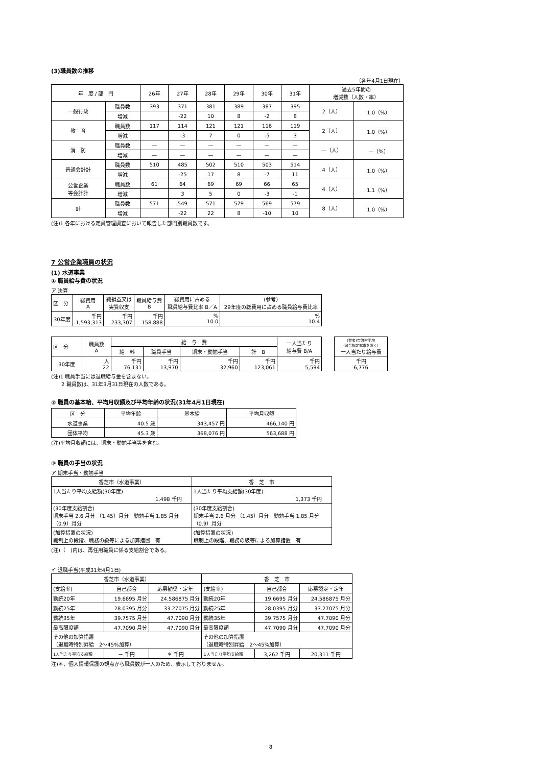(3)職員数の推移
（各年4月1日現在）
| 年 度 / 部 門 | | 26年 | 27年 | 28年 | 29年 | 30年 | 31年 | 過去5年間の 増減数（人数・率） | |
| --- | --- | --- | --- | --- | --- | --- | --- | --- | --- |
| 一般行政 | 職員数 | 393 | 371 | 381 | 389 | 387 | 395 | 2（人） | 1.0（%） |
| | 増減 | | -22 | 10 | 8 | -2 | 8 | | |
| 教 育 | 職員数 | 117 | 114 | 121 | 121 | 116 | 119 | 2（人） | 1.0（%） |
| | 増減 | | -3 | 7 | 0 | -5 | 3 | | |
| 消 防 | 職員数 | — | — | — | — | — | — | —（人） | —（%） |
| | 増減 | — | — | — | — | — | — | | |
| 普通会計計 | 職員数 | 510 | 485 | 502 | 510 | 503 | 514 | 4（人） | 1.0（%） |
| | 増減 | | -25 | 17 | 8 | -7 | 11 | | |
| 公営企業 等会計計 | 職員数 | 61 | 64 | 69 | 69 | 66 | 65 | 4（人） | 1.1（%） |
| | 増減 | | 3 | 5 | 0 | -3 | -1 | | |
| 計 | 職員数 | 571 | 549 | 571 | 579 | 569 | 579 | 8（人） | 1.0（%） |
| | 増減 | | -22 | 22 | 8 | -10 | 10 | | |
(注)1 各年における定員管理調査において報告した部門別職員数です。
7 公営企業職員の状況
(1) 水道事業
① 職員給与費の状況
ア 決算
| 区 分 | 総費用 A | 純損益又は 実質収支 | 職員給与費 B | 総費用に占める 職員給与費比率 B／A | (参考) 29年度の総費用に占める職員給与費比率 |
| 30年度 | 千円 1,593,313 | 千円 233,307 | 千円 158,888 | % 10.0 | % 10.4 |
| 区 分 | 職員数 A | 給 与 費 | | | | 一人当たり 給与費 B/A |
| | | 給 料 | 職員手当 | 期末・勤勉手当 | 計 B | |
| 30年度 | 人 22 | 千円 76,131 | 千円 13,970 | 千円 32,960 | 千円 123,061 | 千円 5,594 |
| (参考)市町村平均 (政令指定都市を除く) 一人当たり給与費 |
| 千円 6,776 |
(注)1 職員手当には退職給与金を含まない。
　　2 職員数は、31年3月31日現在の人数である。
② 職員の基本給、平均月収額及び平均年齢の状況(31年4月1日現在)
| 区 分 | 平均年齢 | 基本給 | 平均月収額 |
| 水道事業 | 40.5 歳 | 343,457 円 | 466,140 円 |
| 団体平均 | 45.3 歳 | 368,076 円 | 563,688 円 |
(注)平均月収額には、期末・勤勉手当等を含む。
③ 職員の手当の状況
ア 期末手当・勤勉手当
| 香芝市（水道事業） | 香 芝 市 |
| 1人当たり平均支給額(30年度) 1,498 千円 | 1人当たり平均支給額(30年度) 1,373 千円 |
| (30年度支給割合) 期末手当 2.6 月分 （1.45）月分 勤勉手当 1.85 月分 （0.9）月分 | (30年度支給割合) 期末手当 2.6 月分 （1.45）月分 勤勉手当 1.85 月分 （0.9）月分 |
| (加算措置の状況) 職制上の段階、職務の級等による加算措置 有 | (加算措置の状況) 職制上の段階、職務の級等による加算措置 有 |
(注)（　)内は、再任用職員に係る支給割合である。
イ 退職手当(平成31年4月1日)
| 香芝市（水道事業） | | | 香 芝 市 | | |
| (支給率) | 自己都合 | 応募勧奨・定年 | (支給率) | 自己都合 | 応募認定・定年 |
| 勤続20年 | 19.6695 月分 | 24.586875 月分 | 勤続20年 | 19.6695 月分 | 24.586875 月分 |
| 勤続25年 | 28.0395 月分 | 33.27075 月分 | 勤続25年 | 28.0395 月分 | 33.27075 月分 |
| 勤続35年 | 39.7575 月分 | 47.7090 月分 | 勤続35年 | 39.7575 月分 | 47.7090 月分 |
| 最高限度額 | 47.7090 月分 | 47.7090 月分 | 最高限度額 | 47.7090 月分 | 47.7090 月分 |
| その他の加算措置 （退職時特別昇給 2～45%加算） | | | その他の加算措置 （退職時特別昇給 2～45%加算） | | |
| 1人当たり平均支給額 | － 千円 | ＊ 千円 | 1人当たり平均支給額 | 3,262 千円 | 20,311 千円 |
注)＊、個人情報保護の観点から職員数が一人のため、表示しておりません。
8